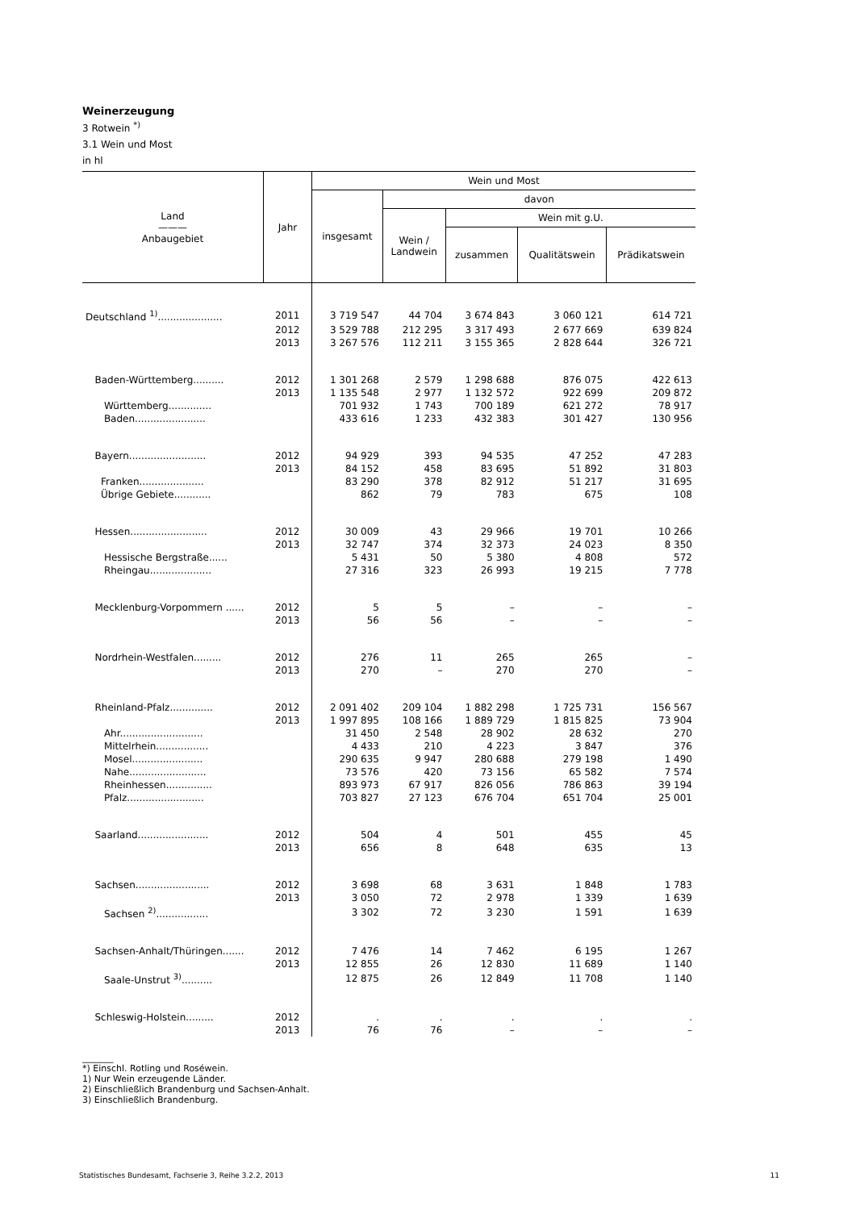Weinerzeugung
3 Rotwein <sup>*)</sup>
3.1 Wein und Most
in hl
| Land ——— Anbaugebiet | Jahr | Wein und Most | | | | |
| --- | --- | --- | --- | --- | --- | --- |
| | | insgesamt | davon | | | |
| | | | Wein / Landwein | Wein mit g.U. | | |
| | | | | zusammen | Qualitätswein | Prädikatswein |
| Deutschland <sup>1)</sup>..................... | 2011 | 3 719 547 | 44 704 | 3 674 843 | 3 060 121 | 614 721 |
| | 2012 | 3 529 788 | 212 295 | 3 317 493 | 2 677 669 | 639 824 |
| | 2013 | 3 267 576 | 112 211 | 3 155 365 | 2 828 644 | 326 721 |
| Baden-Württemberg.......... | 2012 | 1 301 268 | 2 579 | 1 298 688 | 876 075 | 422 613 |
| | 2013 | 1 135 548 | 2 977 | 1 132 572 | 922 699 | 209 872 |
| Württemberg.............. | | 701 932 | 1 743 | 700 189 | 621 272 | 78 917 |
| Baden....................... | | 433 616 | 1 233 | 432 383 | 301 427 | 130 956 |
| Bayern......................... | 2012 | 94 929 | 393 | 94 535 | 47 252 | 47 283 |
| | 2013 | 84 152 | 458 | 83 695 | 51 892 | 31 803 |
| Franken..................... | | 83 290 | 378 | 82 912 | 51 217 | 31 695 |
| Übrige Gebiete............ | | 862 | 79 | 783 | 675 | 108 |
| Hessen......................... | 2012 | 30 009 | 43 | 29 966 | 19 701 | 10 266 |
| | 2013 | 32 747 | 374 | 32 373 | 24 023 | 8 350 |
| Hessische Bergstraße...... | | 5 431 | 50 | 5 380 | 4 808 | 572 |
| Rheingau.................... | | 27 316 | 323 | 26 993 | 19 215 | 7 778 |
| Mecklenburg-Vorpommern ...... | 2012 | 5 | 5 | – | – | – |
| | 2013 | 56 | 56 | – | – | – |
| Nordrhein-Westfalen......... | 2012 | 276 | 11 | 265 | 265 | – |
| | 2013 | 270 | – | 270 | 270 | – |
| Rheinland-Pfalz.............. | 2012 | 2 091 402 | 209 104 | 1 882 298 | 1 725 731 | 156 567 |
| | 2013 | 1 997 895 | 108 166 | 1 889 729 | 1 815 825 | 73 904 |
| Ahr........................... | | 31 450 | 2 548 | 28 902 | 28 632 | 270 |
| Mittelrhein................. | | 4 433 | 210 | 4 223 | 3 847 | 376 |
| Mosel....................... | | 290 635 | 9 947 | 280 688 | 279 198 | 1 490 |
| Nahe......................... | | 73 576 | 420 | 73 156 | 65 582 | 7 574 |
| Rheinhessen............... | | 893 973 | 67 917 | 826 056 | 786 863 | 39 194 |
| Pfalz......................... | | 703 827 | 27 123 | 676 704 | 651 704 | 25 001 |
| Saarland....................... | 2012 | 504 | 4 | 501 | 455 | 45 |
| | 2013 | 656 | 8 | 648 | 635 | 13 |
| Sachsen........................ | 2012 | 3 698 | 68 | 3 631 | 1 848 | 1 783 |
| | 2013 | 3 050 | 72 | 2 978 | 1 339 | 1 639 |
| Sachsen <sup>2)</sup>................. | | 3 302 | 72 | 3 230 | 1 591 | 1 639 |
| Sachsen-Anhalt/Thüringen....... | 2012 | 7 476 | 14 | 7 462 | 6 195 | 1 267 |
| | 2013 | 12 855 | 26 | 12 830 | 11 689 | 1 140 |
| Saale-Unstrut <sup>3)</sup>.......... | | 12 875 | 26 | 12 849 | 11 708 | 1 140 |
| Schleswig-Holstein......... | 2012 | . | . | . | . | . |
| | 2013 | 76 | 76 | – | – | – |
_______
*) Einschl. Rotling und Roséwein.
1) Nur Wein erzeugende Länder.
2) Einschließlich Brandenburg und Sachsen-Anhalt.
3) Einschließlich Brandenburg.
Statistisches Bundesamt, Fachserie 3, Reihe 3.2.2, 2013 11